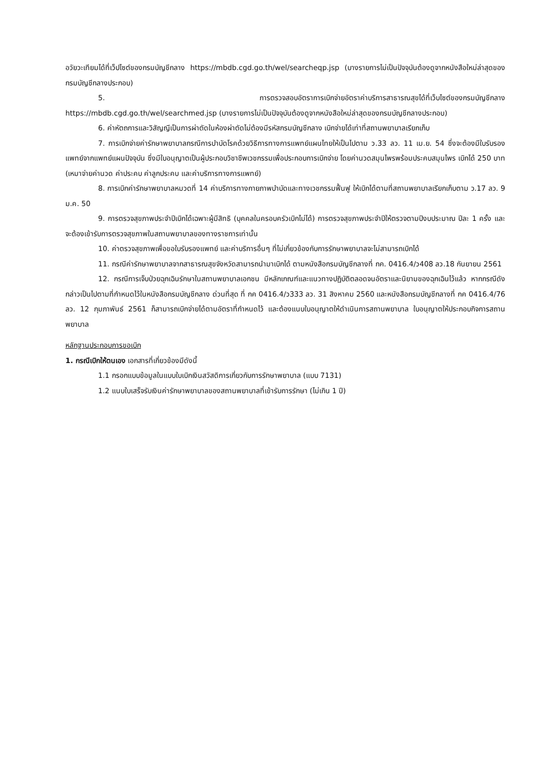อวัยวะเทียมได้ที่เว็ปไซต์ของกรมบัญชีกลาง https://mbdb.cgd.go.th/wel/searcheqp.jsp (บางรายการไม่เป็นปัจจุบันต้องดูจากหนังสือใหม่ล่าสุดของกรมบัญชีกลางประกอบ)
5. การตรวจสอบอัตราการเบิกจ่ายอัตราค่าบริการสาธารณสุขได้ที่เว็บไซต์ของกรมบัญชีกลาง https://mbdb.cgd.go.th/wel/searchmed.jsp (บางรายการไม่เป็นปัจจุบันต้องดูจากหนังสือใหม่ล่าสุดของกรมบัญชีกลางประกอบ)
6. ค่าหัตถการและวิสัญญีเป็นการผ่าตัดในห้องผ่าตัดไม่ต้องมีรหัสกรมบัญชีกลาง เบิกจ่ายได้เท่าที่สถานพยาบาลเรียกเก็บ
7. การเบิกจ่ายค่ารักษาพยาบาลกรณีการบำบัดโรคด้วยวิธีการทางการแพทย์แผนไทยให้เป็นไปตาม ว.33 ลว. 11 เม.ย. 54 ซึ่งจะต้องมีใบรับรองแพทย์จากแพทย์แผนปัจจุบัน ซึ่งมีใบอนุญาตเป็นผู้ประกอบวิชาชีพเวชกรรมเพื่อประกอบการเบิกจ่าย โดยค่านวดสมุนไพรพร้อมประคบสมุนไพร เบิกได้ 250 บาท (เหมาจ่ายค่านวด ค่าประคบ ค่าลูกประคบ และค่าบริการทางการแพทย์)
8. การเบิกค่ารักษาพยาบาลหมวดที่ 14 ค่าบริการทางกายภาพบำบัดและทางเวชกรรมฟื้นฟู ให้เบิกได้ตามที่สถานพยาบาลเรียกเก็บตาม ว.17 ลว. 9 ม.ค. 50
9. การตรวจสุขภาพประจำปีเบิกได้เฉพาะผู้มีสิทธิ (บุคคลในครอบครัวเบิกไม่ได้) การตรวจสุขภาพประจำปีให้ตรวจตามปีงบประมาณ ปีละ 1 ครั้ง และจะต้องเข้ารับการตรวจสุขภาพในสถานพยาบาลของทางราชการเท่านั้น
10. ค่าตรวจสุขภาพเพื่อขอใบรับรองแพทย์ และค่าบริการอื่นๆ ที่ไม่เกี่ยวข้องกับการรักษาพยาบาลจะไม่สามารถเบิกได้
11. กรณีค่ารักษาพยาบาลจากสาธารณสุขจังหวัดสามารถนำมาเบิกได้ ตามหนังสือกรมบัญชีกลางที่ กค. 0416.4/ว408 ลว.18 กันยายน 2561
12. กรณีการเจ็บป่วยฉุกเฉินรักษาในสถานพยาบาลเอกชน มีหลักเกณฑ์และแนวทางปฏิบัติตลอดจนอัตราและนิยามของฉุกเฉินไว้แล้ว หากกรณีดังกล่าวเป็นไปตามที่กำหนดไว้ในหนังสือกรมบัญชีกลาง ด่วนที่สุด ที่ กค 0416.4/ว333 ลว. 31 สิงหาคม 2560 และหนังสือกรมบัญชีกลางที่ กค 0416.4/76 ลว. 12 กุมภาพันธ์ 2561 ก็สามารถเบิกจ่ายได้ตามอัตราที่กำหนดไว้ และต้องแนบใบอนุญาตให้ดำเนินการสถานพยาบาล ใบอนุญาตให้ประกอบกิจการสถานพยาบาล
หลักฐานประกอบการขอเบิก
1. กรณีเบิกให้ตนเอง เอกสารที่เกี่ยวข้องมีดังนี้
1.1 กรอกแบบข้อมูลในแบบใบเบิกเงินสวัสดิการเกี่ยวกับการรักษาพยาบาล (แบบ 7131)
1.2 แนบใบเสร็จรับเงินค่ารักษาพยาบาลของสถานพยาบาลที่เข้ารับการรักษา (ไม่เกิน 1 ปี)